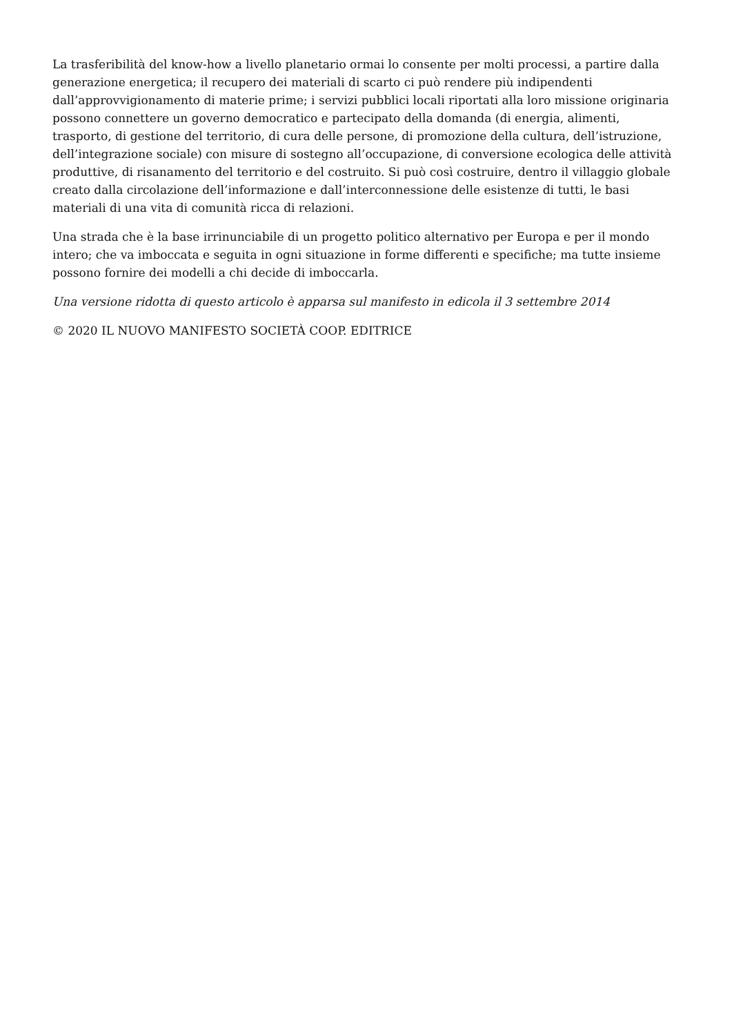La trasferibilità del know-how a livello planetario ormai lo consente per molti processi, a partire dalla generazione energetica; il recupero dei materiali di scarto ci può rendere più indipendenti dall’approvvigionamento di materie prime; i servizi pubblici locali riportati alla loro missione originaria possono connettere un governo democratico e partecipato della domanda (di energia, alimenti, trasporto, di gestione del territorio, di cura delle persone, di promozione della cultura, dell’istruzione, dell’integrazione sociale) con misure di sostegno all’occupazione, di conversione ecologica delle attività produttive, di risanamento del territorio e del costruito. Si può così costruire, dentro il villaggio globale creato dalla circolazione dell’informazione e dall’interconnessione delle esistenze di tutti, le basi materiali di una vita di comunità ricca di relazioni.
Una strada che è la base irrinunciabile di un progetto politico alternativo per Europa e per il mondo intero; che va imboccata e seguita in ogni situazione in forme differenti e specifiche; ma tutte insieme possono fornire dei modelli a chi decide di imboccarla.
Una versione ridotta di questo articolo è apparsa sul manifesto in edicola il 3 settembre 2014
© 2020 IL NUOVO MANIFESTO SOCIETÀ COOP. EDITRICE